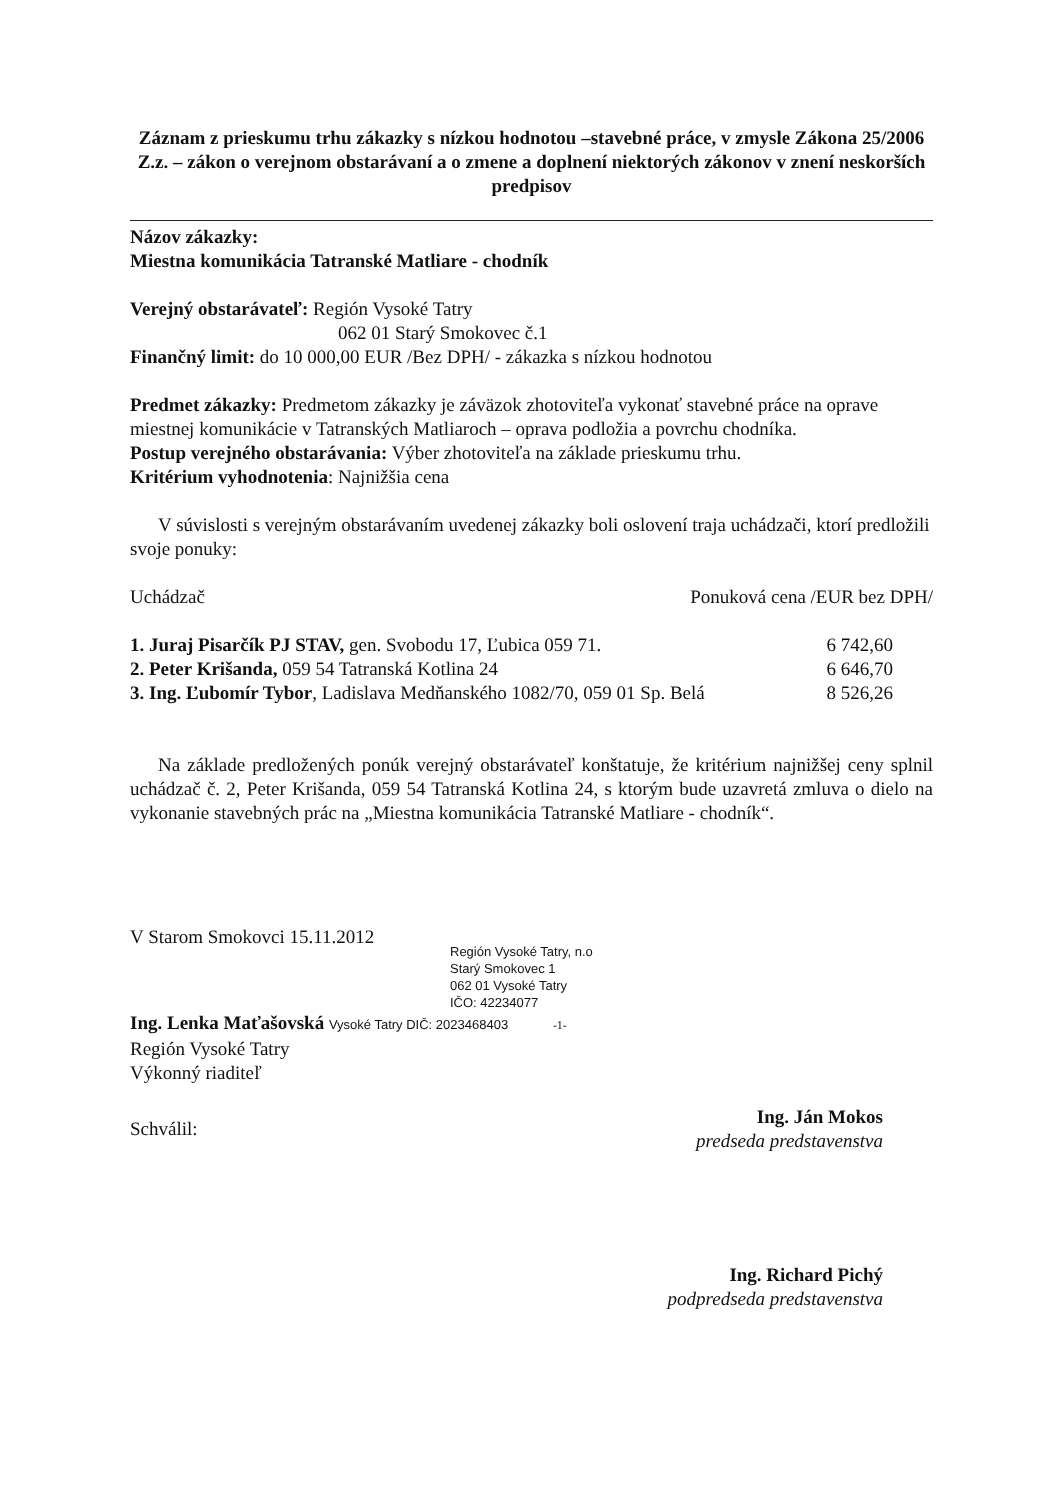Záznam z prieskumu trhu zákazky s nízkou hodnotou –stavebné práce, v zmysle Zákona 25/2006 Z.z. – zákon o verejnom obstarávaní a o zmene a doplnení niektorých zákonov v znení neskorších predpisov
Názov zákazky:
Miestna komunikácia Tatranské Matliare - chodník
Verejný obstarávateľ: Región Vysoké Tatry
062 01 Starý Smokovec č.1
Finančný limit: do 10 000,00 EUR /Bez DPH/ - zákazka s nízkou hodnotou
Predmet zákazky: Predmetom zákazky je záväzok zhotoviteľa vykonať stavebné práce na oprave miestnej komunikácie v Tatranských Matliaroch – oprava podložia a povrchu chodníka.
Postup verejného obstarávania: Výber zhotoviteľa na základe prieskumu trhu.
Kritérium vyhodnotenia: Najnižšia cena
V súvislosti s verejným obstarávaním uvedenej zákazky boli oslovení traja uchádzači, ktorí predložili svoje ponuky:
| Uchádzač | Ponuková cena /EUR bez DPH/ |
| 1. Juraj Pisarčík PJ STAV, gen. Svobodu 17, Ľubica 059 71. | 6 742,60 |
| 2. Peter Krišanda, 059 54 Tatranská Kotlina 24 | 6 646,70 |
| 3. Ing. Ľubomír Tybor , Ladislava Medňanského 1082/70, 059 01 Sp. Belá | 8 526,26 |
Na základe predložených ponúk verejný obstarávateľ konštatuje, že kritérium najnižšej ceny splnil uchádzač č. 2, Peter Krišanda, 059 54 Tatranská Kotlina 24, s ktorým bude uzavretá zmluva o dielo na vykonanie stavebných prác na „Miestna komunikácia Tatranské Matliare - chodník“.
V Starom Smokovci 15.11.2012
Región Vysoké Tatry, n.o
Starý Smokovec 1
062 01 Vysoké Tatry
IČO: 42234077
Ing. Lenka Maťašovská Vysoké Tatry DIČ: 2023468403 -1-
Región Vysoké Tatry
Výkonný riaditeľ
| Schválil: | Ing. Ján Mokos predseda predstavenstva |
Ing. Richard Pichý
podpredseda predstavenstva